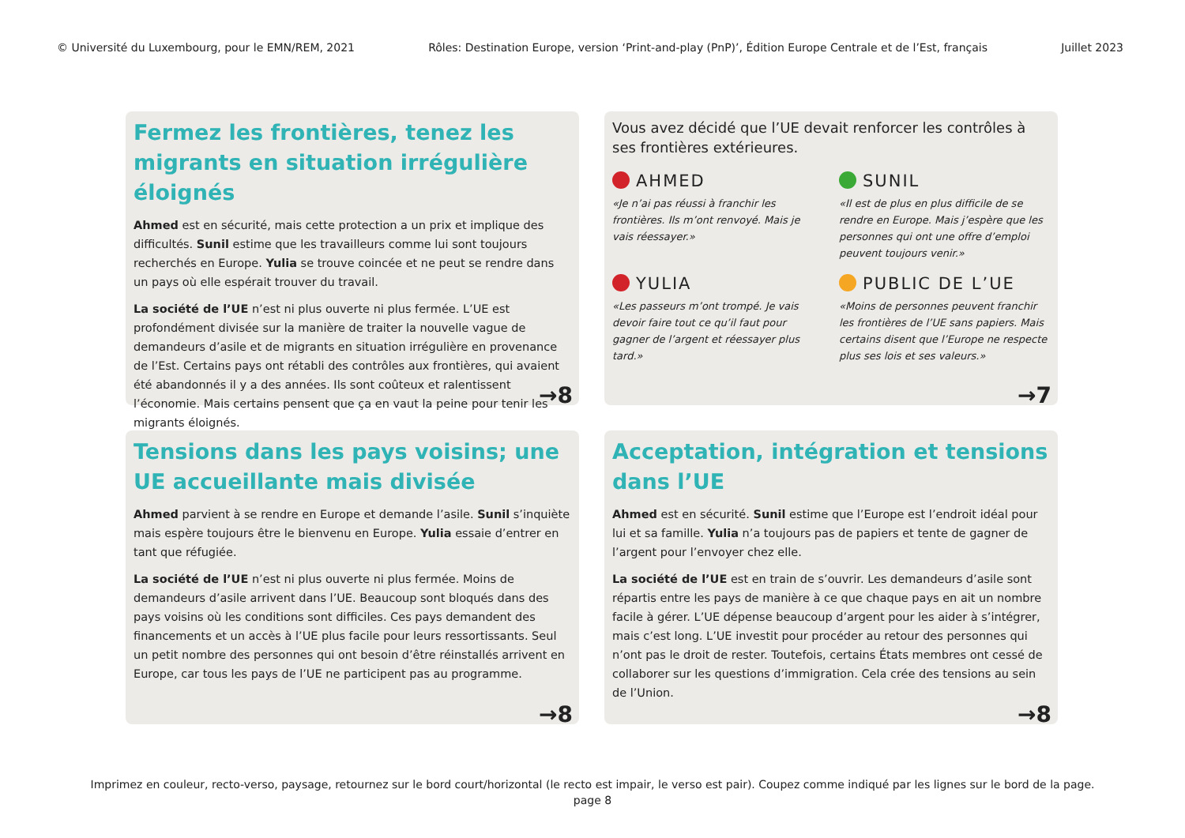© Université du Luxembourg, pour le EMN/REM, 2021 Rôles: Destination Europe, version ‘Print-and-play (PnP)’, Édition Europe Centrale et de l’Est, français Juillet 2023
Fermez les frontières, tenez les migrants en situation irrégulière éloignés
Ahmed est en sécurité, mais cette protection a un prix et implique des difficultés. Sunil estime que les travailleurs comme lui sont toujours recherchés en Europe. Yulia se trouve coincée et ne peut se rendre dans un pays où elle espérait trouver du travail.
La société de l’UE n’est ni plus ouverte ni plus fermée. L’UE est profondément divisée sur la manière de traiter la nouvelle vague de demandeurs d’asile et de migrants en situation irrégulière en provenance de l’Est. Certains pays ont rétabli des contrôles aux frontières, qui avaient été abandonnés il y a des années. Ils sont coûteux et ralentissent l’économie. Mais certains pensent que ça en vaut la peine pour tenir les migrants éloignés.
→8
Vous avez décidé que l’UE devait renforcer les contrôles à ses frontières extérieures.
AHMED
«Je n’ai pas réussi à franchir les frontières. Ils m’ont renvoyé. Mais je vais réessayer.»
SUNIL
«Il est de plus en plus difficile de se rendre en Europe. Mais j’espère que les personnes qui ont une offre d’emploi peuvent toujours venir.»
YULIA
«Les passeurs m’ont trompé. Je vais devoir faire tout ce qu’il faut pour gagner de l’argent et réessayer plus tard.»
PUBLIC DE L’UE
«Moins de personnes peuvent franchir les frontières de l’UE sans papiers. Mais certains disent que l’Europe ne respecte plus ses lois et ses valeurs.»
→7
Tensions dans les pays voisins; une UE accueillante mais divisée
Ahmed parvient à se rendre en Europe et demande l’asile. Sunil s’inquiète mais espère toujours être le bienvenu en Europe. Yulia essaie d’entrer en tant que réfugiée.
La société de l’UE n’est ni plus ouverte ni plus fermée. Moins de demandeurs d’asile arrivent dans l’UE. Beaucoup sont bloqués dans des pays voisins où les conditions sont difficiles. Ces pays demandent des financements et un accès à l’UE plus facile pour leurs ressortissants. Seul un petit nombre des personnes qui ont besoin d’être réinstallés arrivent en Europe, car tous les pays de l’UE ne participent pas au programme.
→8
Acceptation, intégration et tensions dans l’UE
Ahmed est en sécurité. Sunil estime que l’Europe est l’endroit idéal pour lui et sa famille. Yulia n’a toujours pas de papiers et tente de gagner de l’argent pour l’envoyer chez elle.
La société de l’UE est en train de s’ouvrir. Les demandeurs d’asile sont répartis entre les pays de manière à ce que chaque pays en ait un nombre facile à gérer. L’UE dépense beaucoup d’argent pour les aider à s’intégrer, mais c’est long. L’UE investit pour procéder au retour des personnes qui n’ont pas le droit de rester. Toutefois, certains États membres ont cessé de collaborer sur les questions d’immigration. Cela crée des tensions au sein de l’Union.
→8
Imprimez en couleur, recto-verso, paysage, retournez sur le bord court/horizontal (le recto est impair, le verso est pair). Coupez comme indiqué par les lignes sur le bord de la page.
page 8